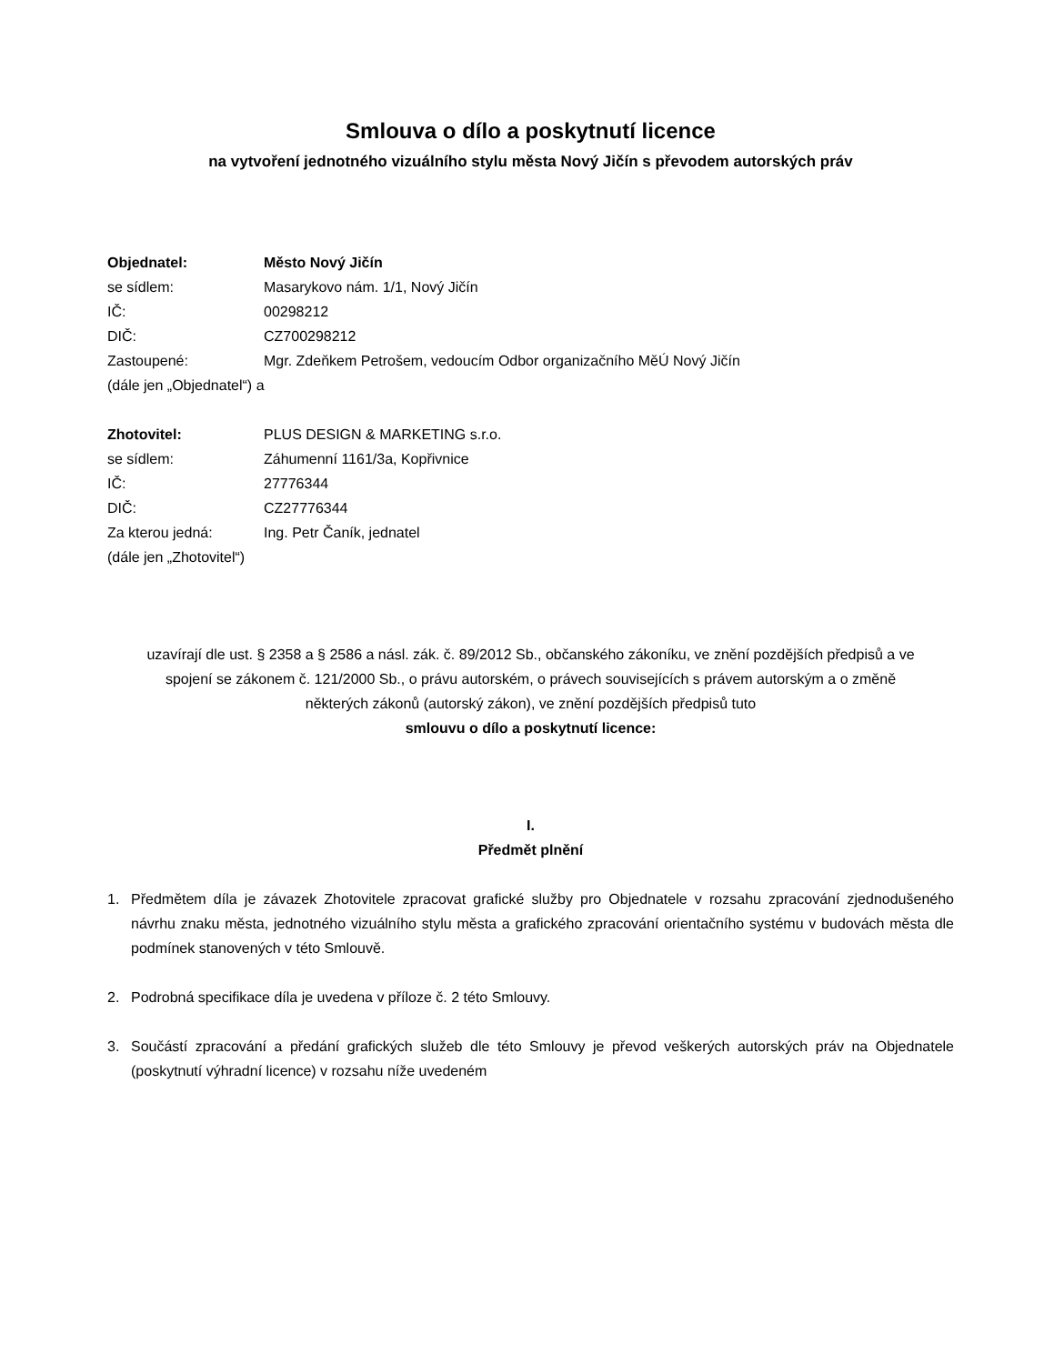Smlouva o dílo a poskytnutí licence
na vytvoření jednotného vizuálního stylu města Nový Jičín s převodem autorských práv
Objednatel: Město Nový Jičín
se sídlem: Masarykovo nám. 1/1, Nový Jičín
IČ: 00298212
DIČ: CZ700298212
Zastoupené: Mgr. Zdeňkem Petrošem, vedoucím Odbor organizačního MěÚ Nový Jičín
(dále jen „Objednatel“) a
Zhotovitel: PLUS DESIGN & MARKETING s.r.o.
se sídlem: Záhumenní 1161/3a, Kopřivnice
IČ: 27776344
DIČ: CZ27776344
Za kterou jedná: Ing. Petr Čaník, jednatel
(dále jen „Zhotovitel“)
uzavírají dle ust. § 2358 a § 2586 a násl. zák. č. 89/2012 Sb., občanského zákoníku, ve znění pozdějších předpisů a ve spojení se zákonem č. 121/2000 Sb., o právu autorském, o právech souvisejících s právem autorským a o změně některých zákonů (autorský zákon), ve znění pozdějších předpisů tuto
smlouvu o dílo a poskytnutí licence:
I.
Předmět plnění
1. Předmětem díla je závazek Zhotovitele zpracovat grafické služby pro Objednatele v rozsahu zpracování zjednodušeného návrhu znaku města, jednotného vizuálního stylu města a grafického zpracování orientačního systému v budovách města dle podmínek stanovených v této Smlouvě.
2. Podrobná specifikace díla je uvedena v příloze č. 2 této Smlouvy.
3. Součástí zpracování a předání grafických služeb dle této Smlouvy je převod veškerých autorských práv na Objednatele (poskytnutí výhradní licence) v rozsahu níže uvedeném